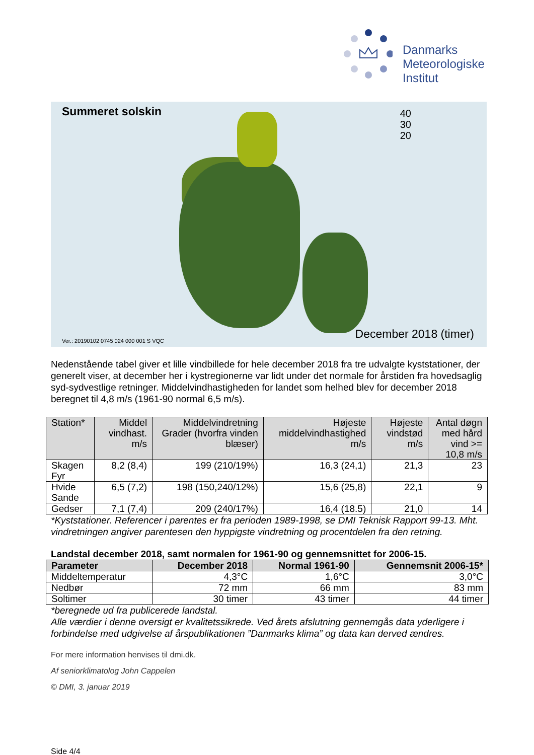Danmarks
Meteorologiske
Institut
Summeret solskin
40
30
20
Ver.: 20190102 0745 024 000 001 S VQC
December 2018 (timer)
Nedenstående tabel giver et lille vindbillede for hele december 2018 fra tre udvalgte kyststationer, der generelt viser, at december her i kystregionerne var lidt under det normale for årstiden fra hovedsaglig syd-sydvestlige retninger. Middelvindhastigheden for landet som helhed blev for december 2018 beregnet til 4,8 m/s (1961-90 normal 6,5 m/s).
| Station* | Middel vindhast. m/s | Middelvindretning Grader (hvorfra vinden blæser) | Højeste middelvindhastighed m/s | Højeste vindstød m/s | Antal døgn med hård vind >= 10,8 m/s |
| --- | --- | --- | --- | --- | --- |
| Skagen Fyr | 8,2 (8,4) | 199 (210/19%) | 16,3 (24,1) | 21,3 | 23 |
| Hvide Sande | 6,5 (7,2) | 198 (150,240/12%) | 15,6 (25,8) | 22,1 | 9 |
| Gedser | 7,1 (7,4) | 209 (240/17%) | 16,4 (18.5) | 21,0 | 14 |
*Kyststationer. Referencer i parentes er fra perioden 1989-1998, se DMI Teknisk Rapport 99-13. Mht. vindretningen angiver parentesen den hyppigste vindretning og procentdelen fra den retning.
Landstal december 2018, samt normalen for 1961-90 og gennemsnittet for 2006-15.
| Parameter | December 2018 | Normal 1961-90 | Gennemsnit 2006-15* |
| --- | --- | --- | --- |
| Middeltemperatur | 4,3°C | 1,6°C | 3,0°C |
| Nedbør | 72 mm | 66 mm | 83 mm |
| Soltimer | 30 timer | 43 timer | 44 timer |
*beregnede ud fra publicerede landstal.
Alle værdier i denne oversigt er kvalitetssikrede. Ved årets afslutning gennemgås data yderligere i forbindelse med udgivelse af årspublikationen ”Danmarks klima” og data kan derved ændres.
For mere information henvises til dmi.dk.
Af seniorklimatolog John Cappelen
© DMI, 3. januar 2019
Side 4/4